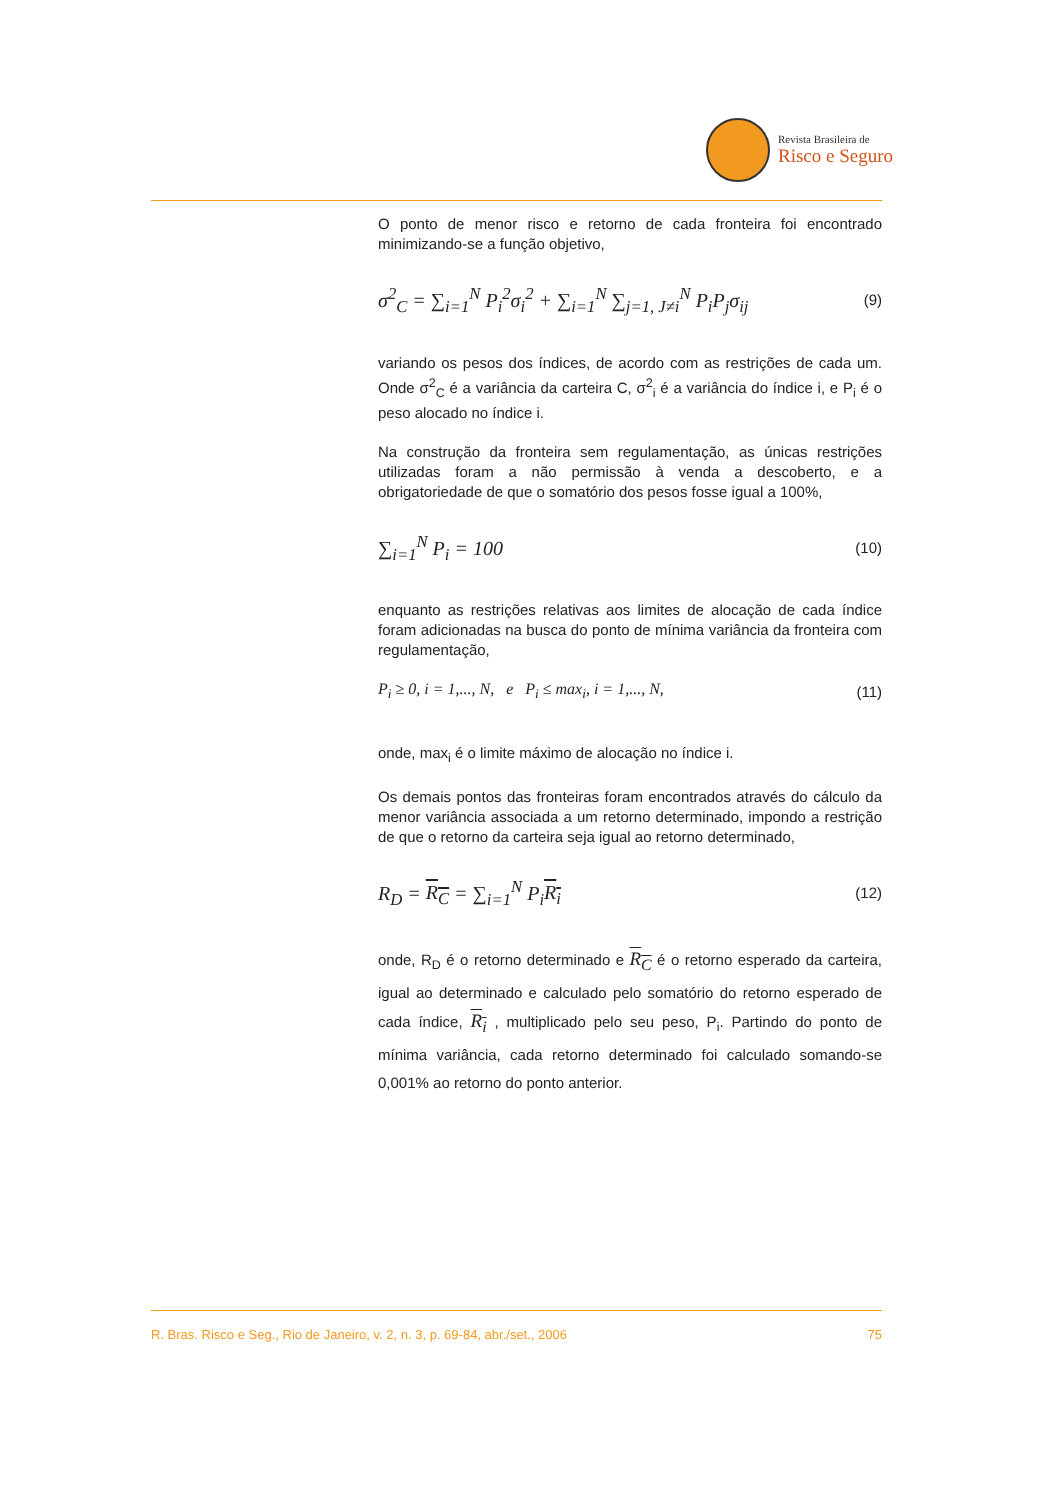Revista Brasileira de
Risco e Seguro
O ponto de menor risco e retorno de cada fronteira foi encontrado minimizando-se a função objetivo,
σ<sup>2</sup><sub>C</sub> = ∑<sub>i=1</sub><sup>N</sup> P<sub>i</sub><sup>2</sup>σ<sub>i</sub><sup>2</sup> + ∑<sub>i=1</sub><sup>N</sup> ∑<sub>j=1, J≠i</sub><sup>N</sup> P<sub>i</sub>P<sub>j</sub>σ<sub>ij</sub>
(9)
variando os pesos dos índices, de acordo com as restrições de cada um. Onde σ<sup>2</sup><sub>C</sub> é a variância da carteira C, σ<sup>2</sup><sub>i</sub> é a variância do índice i, e P<sub>i</sub> é o peso alocado no índice i.
Na construção da fronteira sem regulamentação, as únicas restrições utilizadas foram a não permissão à venda a descoberto, e a obrigatoriedade de que o somatório dos pesos fosse igual a 100%,
∑<sub>i=1</sub><sup>N</sup> P<sub>i</sub> = 100
(10)
enquanto as restrições relativas aos limites de alocação de cada índice foram adicionadas na busca do ponto de mínima variância da fronteira com regulamentação,
P<sub>i</sub> ≥ 0, i = 1,..., N, e P<sub>i</sub> ≤ max<sub>i</sub>, i = 1,..., N,
(11)
onde, max<sub>i</sub> é o limite máximo de alocação no índice i.
Os demais pontos das fronteiras foram encontrados através do cálculo da menor variância associada a um retorno determinado, impondo a restrição de que o retorno da carteira seja igual ao retorno determinado,
R<sub>D</sub> = R<sub>C</sub> = ∑<sub>i=1</sub><sup>N</sup> P<sub>i</sub>R<sub>i</sub>
(12)
onde, R<sub>D</sub> é o retorno determinado e R<sub>C</sub> é o retorno esperado da carteira, igual ao determinado e calculado pelo somatório do retorno esperado de cada índice, R<sub>i</sub> , multiplicado pelo seu peso, P<sub>i</sub>. Partindo do ponto de mínima variância, cada retorno determinado foi calculado somando-se 0,001% ao retorno do ponto anterior.
R. Bras. Risco e Seg., Rio de Janeiro, v. 2, n. 3, p. 69-84, abr./set., 2006 75